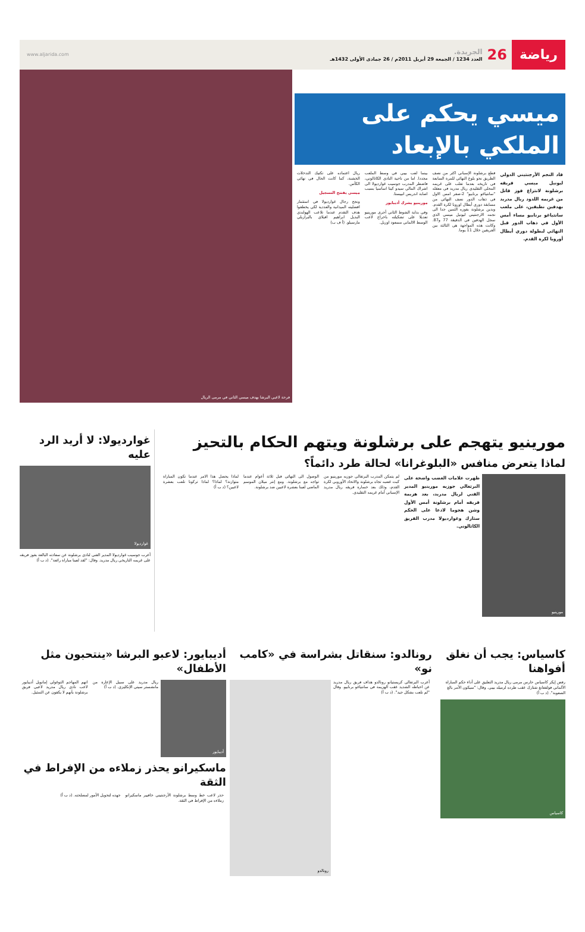رياضة
26
الجريدة.
العدد 1234 / الجمعة 29 أبريل 2011م / 26 جمادى الأولى 1432هـ
www.aljarida.com
ميسي يحكم على الملكي بالإبعاد
قاد النجم الأرجنتيني الدولي ليونيل ميسي فريقه برشلونة لانتزاع فوز قاتل من غريمه اللدود ريال مدريد بهدفين نظيفين، على ملعب سانتياغو برنابيو مساء أمس الأول في ذهاب الدور قبل النهائي لبطولة دوري أبطال أوروبا لكرة القدم.
قطع برشلونة الإسباني اكثر من نصف الطريق نحو بلوغ النهائي للمرة السابعة في تاريخه بعدما تغلب على غريمه المحلي التقليدي ريال مدريد في معقله "سانتياغو برنابيو" 2-صفر امس الاول في ذهاب الدور نصف النهائي من مسابقة دوري أبطال اوروبا لكرة القدم. وبدين برشلونة بفوزه الثمين جدا الى نجمه الارجنتيني ليونيل ميسي الذي سجل الهدفين في الدقيقة 77 و87. وكانت هذه المواجهة هي الثالثة بين الفريقين خلال 11 يوما.
بينما لعب بيبي في وسط الملعب مجددا. اما من ناحية النادي الكاتالوني، فاضطر المدرب جوسيب غوارديولا الى اشراك المالي سيدو كيتا اساسيا بسبب اصابة اندريس انييستا.
مورينيو يشرك أديبايور
وفي بداية الشوط الثاني أجرى مورينيو تعديلا على تشكيلته باخراج لاعب الوسط الالماني مسعود اوزيل.
ريال اعتماده على تكتيك التدخلات الخشنة، كما كانت الحال في نهائي الكأس.
ميسي يفتتح التسجيل
ونجح رجال غوارديولا في استثمار افضليته الميدانية والعددية لكي يخطفوا هدف التقدم عندما تلاعب الهولندي البديل ابراهيم افيلاي بالبرازيلي مارسيلو. (أ ف ب)
فرحة لاعبي البرشا بهدف ميسي الثاني في مرمى الريال
مورينيو يتهجم على برشلونة ويتهم الحكام بالتحيز
لماذا يتعرض منافس «البلوغرانا» لحالة طرد دائماً؟
مورينيو
ظهرت علامات الغضب واضحة على البرتغالي جوزيه مورينيو المدير الفني لريال مدريد، بعد هزيمة فريقه أمام برشلونة أمس الأول وشن هجوما لاذعا على الحكم ستارك وغوارديولا مدرب الفريق الكاتالوني.
لم يتمكن المدرب البرتغالي جوزيه مورينيو من كبت غضبه تجاه برشلونة والاتحاد الأوروبي لكرة القدم، وذلك بعد خسارة فريقه ريال مدريد الإسباني أمام غريمه التقليدي.
الوصول الى النهائي قبل ثلاثة أعوام عندما تواجه مع برشلونة. ومع إنتر ميلان الموسم الماضي لعبنا بعشرة لاعبين ضد برشلونة.
لماذا يحصل هذا الامر عندما تكون المباراة متوازنة؟ لماذا؟ لماذا تركونا نلعب بعشرة لاعبين؟ (د ب أ)
غوارديولا: لا أريد الرد عليه
غوارديولا
أعرب جوسيب غوارديولا المدير الفني لنادي برشلونة عن سعادته البالغة بفوز فريقه على غريمه التاريخي ريال مدريد. وقال: "لقد لعبنا مباراة رائعة". (د ب أ)
كاسياس: يجب أن نغلق أفواهنا
رفض إيكر كاسياس حارس مرمى ريال مدريد التعليق على أداء حكم المباراة الألماني فولفغانغ شتارك عقب طرده لزميله بيبي. وقال: "سيكون الأمر بالغ الصعوبة". (د ب أ)
كاسياس
رونالدو: سنقاتل بشراسة في «كامب نو»
أعرب البرتغالي كريستيانو رونالدو هداف فريق ريال مدريد عن احباطه الشديد عقب الهزيمة في سانتياغو برنابيو. وقال "لم نلعب بشكل جيد". (د ب أ)
رونالدو
أديبايور: لاعبو البرشا «ينتحبون مثل الأطفال»
أديبايور
ريال مدريد على سبيل الإعارة من مانشستر سيتي الإنكليزي. (د ب أ)
اتهم المهاجم التوغولي إمانويل أديبايور لاعب نادي ريال مدريد لاعبي فريق برشلونة بأنهم لا يكفون عن التمثيل.
ماسكيرانو يحذر زملاءه من الإفراط في الثقة
حذر لاعب خط وسط برشلونة الأرجنتيني خافيير ماسكيرانو زملاءه من الإفراط في الثقة.
جهده لتحويل الأمور لمصلحته. (د ب أ)